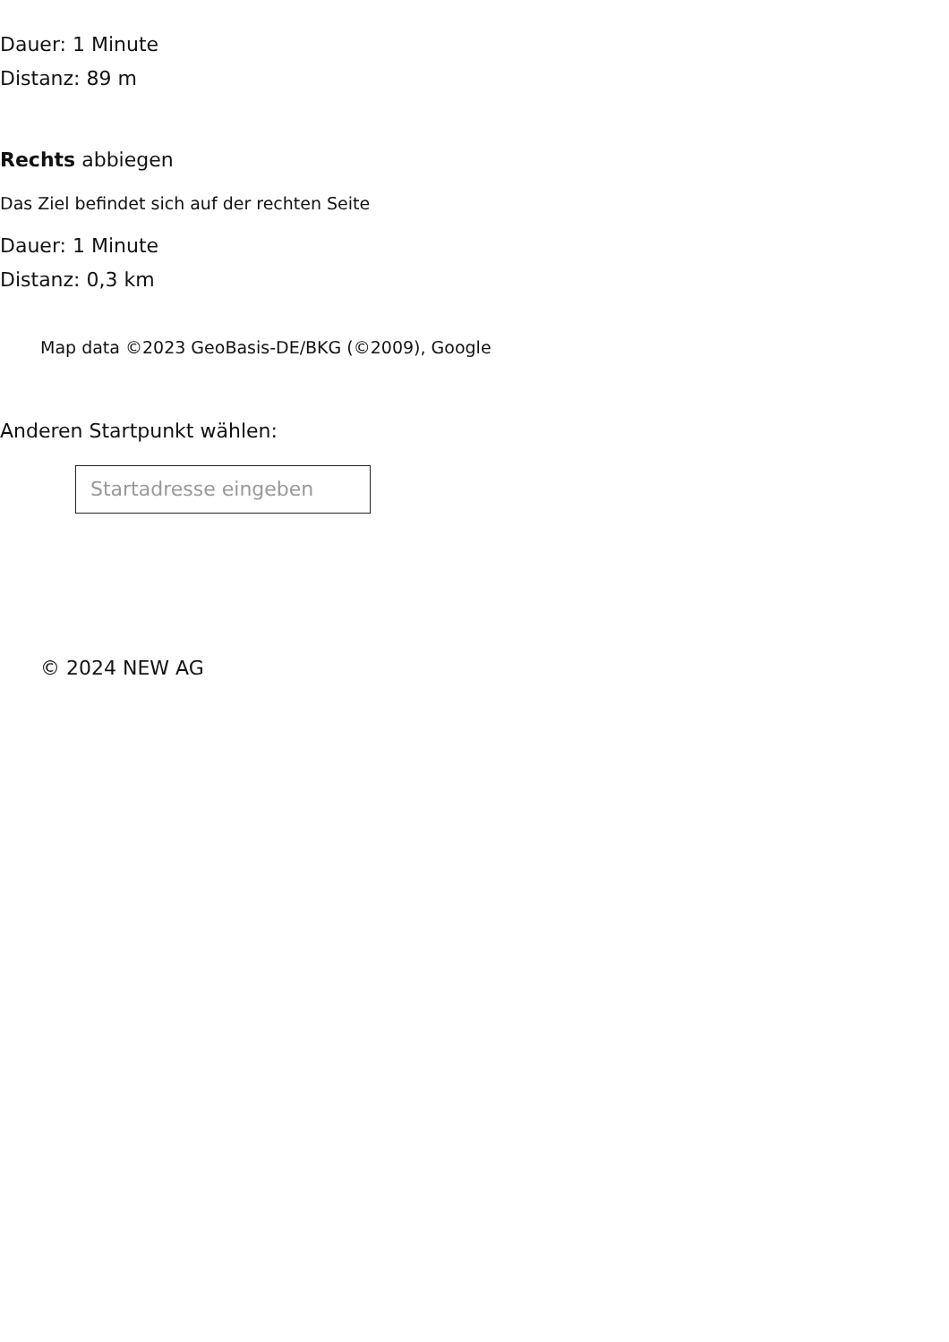Dauer: 1 Minute
Distanz: 89 m
Rechts abbiegen
Das Ziel befindet sich auf der rechten Seite
Dauer: 1 Minute
Distanz: 0,3 km
Map data ©2023 GeoBasis-DE/BKG (©2009), Google
Anderen Startpunkt wählen:
Startadresse eingeben
© 2024 NEW AG